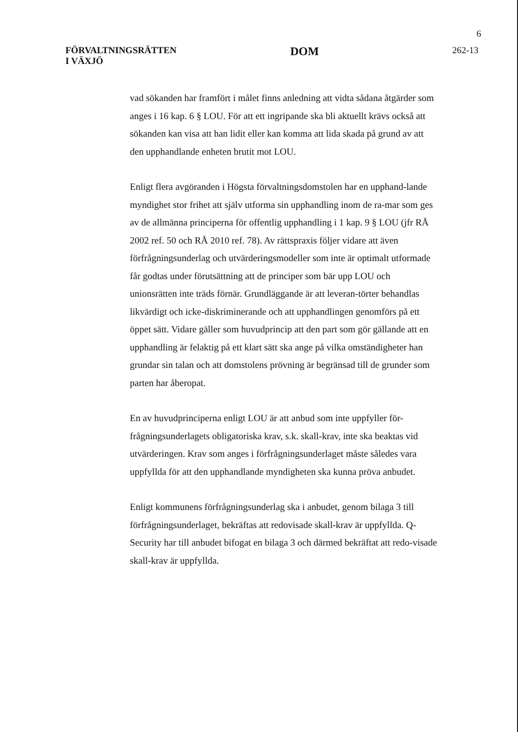6
FÖRVALTNINGSRÄTTEN
I VÄXJÖ
DOM
262-13
vad sökanden har framfört i målet finns anledning att vidta sådana åtgärder som anges i 16 kap. 6 § LOU. För att ett ingripande ska bli aktuellt krävs också att sökanden kan visa att han lidit eller kan komma att lida skada på grund av att den upphandlande enheten brutit mot LOU.
Enligt flera avgöranden i Högsta förvaltningsdomstolen har en upphand-lande myndighet stor frihet att själv utforma sin upphandling inom de ra-mar som ges av de allmänna principerna för offentlig upphandling i 1 kap. 9 § LOU (jfr RÅ 2002 ref. 50 och RÅ 2010 ref. 78). Av rättspraxis följer vidare att även förfrågningsunderlag och utvärderingsmodeller som inte är optimalt utformade får godtas under förutsättning att de principer som bär upp LOU och unionsrätten inte träds förnär. Grundläggande är att leveran-törter behandlas likvärdigt och icke-diskriminerande och att upphandlingen genomförs på ett öppet sätt. Vidare gäller som huvudprincip att den part som gör gällande att en upphandling är felaktig på ett klart sätt ska ange på vilka omständigheter han grundar sin talan och att domstolens prövning är begränsad till de grunder som parten har åberopat.
En av huvudprinciperna enligt LOU är att anbud som inte uppfyller för-frågningsunderlagets obligatoriska krav, s.k. skall-krav, inte ska beaktas vid utvärderingen. Krav som anges i förfrågningsunderlaget måste således vara uppfyllda för att den upphandlande myndigheten ska kunna pröva anbudet.
Enligt kommunens förfrågningsunderlag ska i anbudet, genom bilaga 3 till förfrågningsunderlaget, bekräftas att redovisade skall-krav är uppfyllda. Q-Security har till anbudet bifogat en bilaga 3 och därmed bekräftat att redo-visade skall-krav är uppfyllda.